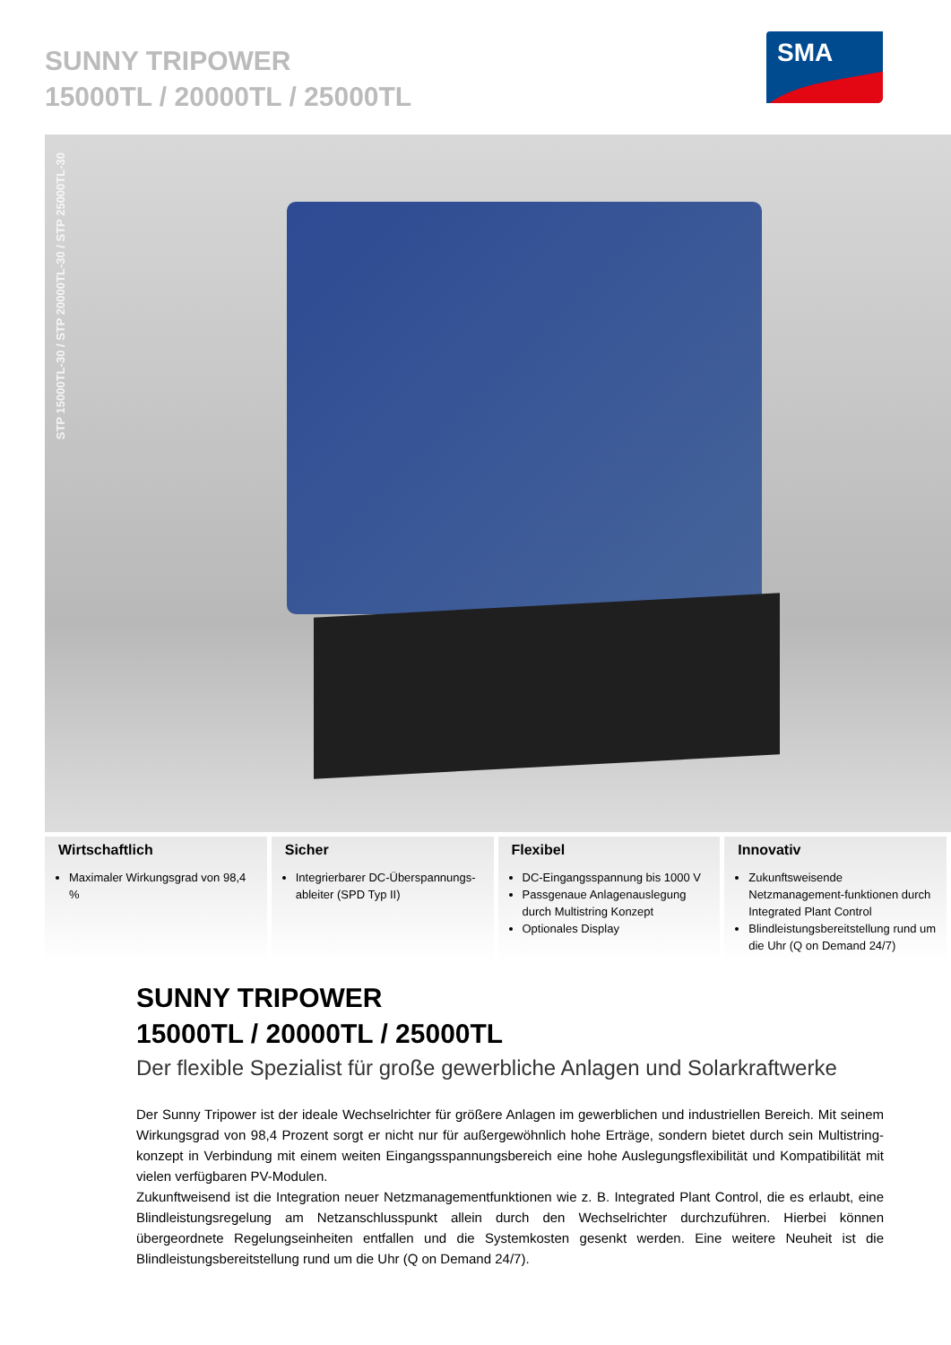SUNNY TRIPOWER
15000TL / 20000TL / 25000TL
SMA
STP 15000TL-30 / STP 20000TL-30 / STP 25000TL-30
Wirtschaftlich
Maximaler Wirkungsgrad von 98,4 %
Sicher
Integrierbarer DC-Überspannungs-ableiter (SPD Typ II)
Flexibel
DC-Eingangsspannung bis 1000 V
Passgenaue Anlagenauslegung durch Multistring Konzept
Optionales Display
Innovativ
Zukunftsweisende Netzmanagement-funktionen durch Integrated Plant Control
Blindleistungsbereitstellung rund um die Uhr (Q on Demand 24/7)
SUNNY TRIPOWER
15000TL / 20000TL / 25000TL
Der flexible Spezialist für große gewerbliche Anlagen und Solarkraftwerke
Der Sunny Tripower ist der ideale Wechselrichter für größere Anlagen im gewerblichen und industriellen Bereich. Mit seinem Wirkungsgrad von 98,4 Prozent sorgt er nicht nur für außergewöhnlich hohe Erträge, sondern bietet durch sein Multistring-konzept in Verbindung mit einem weiten Eingangsspannungsbereich eine hohe Auslegungsflexibilität und Kompatibilität mit vielen verfügbaren PV-Modulen.
Zukunftweisend ist die Integration neuer Netzmanagementfunktionen wie z. B. Integrated Plant Control, die es erlaubt, eine Blindleistungsregelung am Netzanschlusspunkt allein durch den Wechselrichter durchzuführen. Hierbei können übergeordnete Regelungseinheiten entfallen und die Systemkosten gesenkt werden. Eine weitere Neuheit ist die Blindleistungsbereitstellung rund um die Uhr (Q on Demand 24/7).